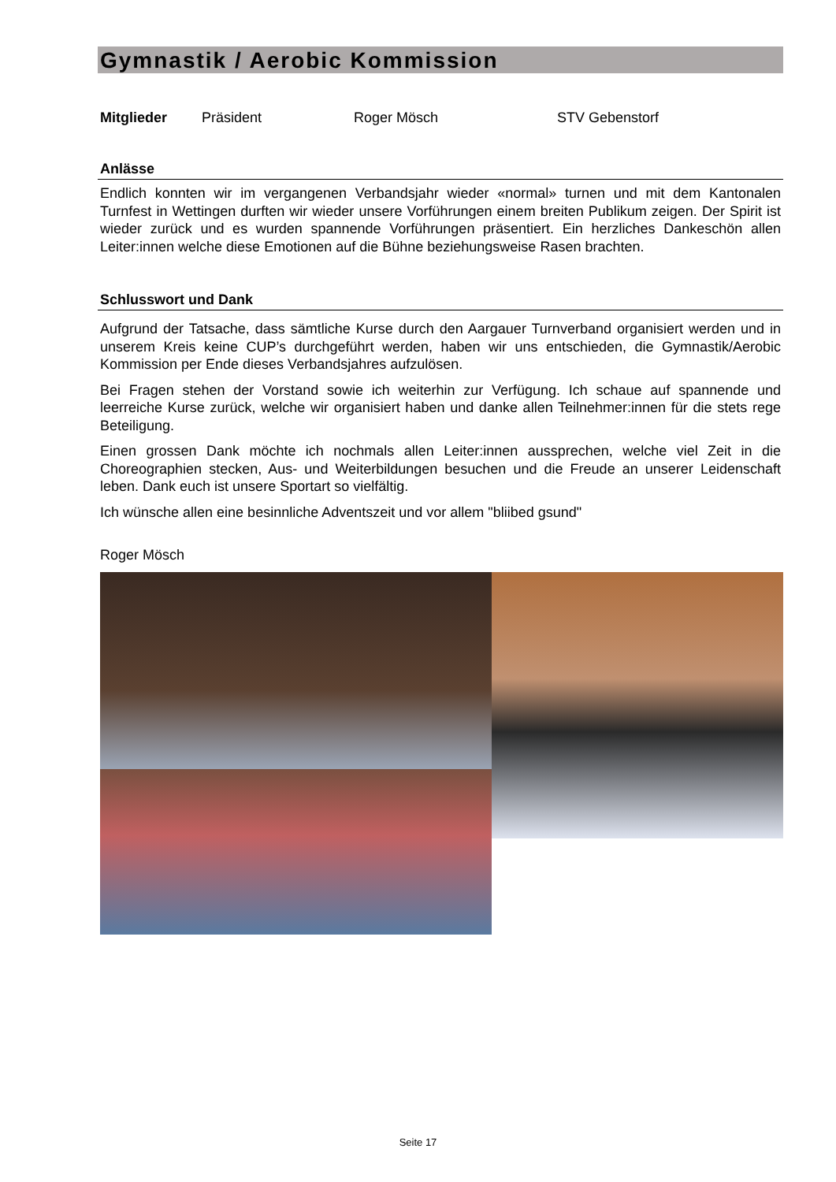Gymnastik / Aerobic Kommission
Mitglieder Präsident Roger Mösch STV Gebenstorf
Anlässe
Endlich konnten wir im vergangenen Verbandsjahr wieder «normal» turnen und mit dem Kantonalen Turnfest in Wettingen durften wir wieder unsere Vorführungen einem breiten Publikum zeigen. Der Spirit ist wieder zurück und es wurden spannende Vorführungen präsentiert. Ein herzliches Dankeschön allen Leiter:innen welche diese Emotionen auf die Bühne beziehungsweise Rasen brachten.
Schlusswort und Dank
Aufgrund der Tatsache, dass sämtliche Kurse durch den Aargauer Turnverband organisiert werden und in unserem Kreis keine CUP’s durchgeführt werden, haben wir uns entschieden, die Gymnastik/Aerobic Kommission per Ende dieses Verbandsjahres aufzulösen.
Bei Fragen stehen der Vorstand sowie ich weiterhin zur Verfügung. Ich schaue auf spannende und leerreiche Kurse zurück, welche wir organisiert haben und danke allen Teilnehmer:innen für die stets rege Beteiligung.
Einen grossen Dank möchte ich nochmals allen Leiter:innen aussprechen, welche viel Zeit in die Choreographien stecken, Aus- und Weiterbildungen besuchen und die Freude an unserer Leidenschaft leben. Dank euch ist unsere Sportart so vielfältig.
Ich wünsche allen eine besinnliche Adventszeit und vor allem "bliibed gsund"
Roger Mösch
Seite 17